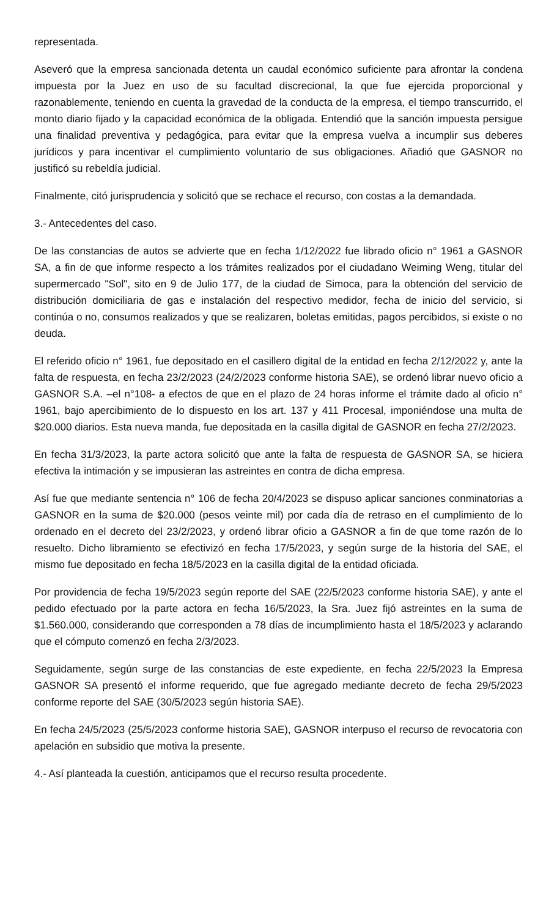representada.
Aseveró que la empresa sancionada detenta un caudal económico suficiente para afrontar la condena impuesta por la Juez en uso de su facultad discrecional, la que fue ejercida proporcional y razonablemente, teniendo en cuenta la gravedad de la conducta de la empresa, el tiempo transcurrido, el monto diario fijado y la capacidad económica de la obligada. Entendió que la sanción impuesta persigue una finalidad preventiva y pedagógica, para evitar que la empresa vuelva a incumplir sus deberes jurídicos y para incentivar el cumplimiento voluntario de sus obligaciones. Añadió que GASNOR no justificó su rebeldía judicial.
Finalmente, citó jurisprudencia y solicitó que se rechace el recurso, con costas a la demandada.
3.- Antecedentes del caso.
De las constancias de autos se advierte que en fecha 1/12/2022 fue librado oficio n° 1961 a GASNOR SA, a fin de que informe respecto a los trámites realizados por el ciudadano Weiming Weng, titular del supermercado "Sol", sito en 9 de Julio 177, de la ciudad de Simoca, para la obtención del servicio de distribución domiciliaria de gas e instalación del respectivo medidor, fecha de inicio del servicio, si continúa o no, consumos realizados y que se realizaren, boletas emitidas, pagos percibidos, si existe o no deuda.
El referido oficio n° 1961, fue depositado en el casillero digital de la entidad en fecha 2/12/2022 y, ante la falta de respuesta, en fecha 23/2/2023 (24/2/2023 conforme historia SAE), se ordenó librar nuevo oficio a GASNOR S.A. –el n°108- a efectos de que en el plazo de 24 horas informe el trámite dado al oficio n° 1961, bajo apercibimiento de lo dispuesto en los art. 137 y 411 Procesal, imponiéndose una multa de $20.000 diarios. Esta nueva manda, fue depositada en la casilla digital de GASNOR en fecha 27/2/2023.
En fecha 31/3/2023, la parte actora solicitó que ante la falta de respuesta de GASNOR SA, se hiciera efectiva la intimación y se impusieran las astreintes en contra de dicha empresa.
Así fue que mediante sentencia n° 106 de fecha 20/4/2023 se dispuso aplicar sanciones conminatorias a GASNOR en la suma de $20.000 (pesos veinte mil) por cada día de retraso en el cumplimiento de lo ordenado en el decreto del 23/2/2023, y ordenó librar oficio a GASNOR a fin de que tome razón de lo resuelto. Dicho libramiento se efectivizó en fecha 17/5/2023, y según surge de la historia del SAE, el mismo fue depositado en fecha 18/5/2023 en la casilla digital de la entidad oficiada.
Por providencia de fecha 19/5/2023 según reporte del SAE (22/5/2023 conforme historia SAE), y ante el pedido efectuado por la parte actora en fecha 16/5/2023, la Sra. Juez fijó astreintes en la suma de $1.560.000, considerando que corresponden a 78 días de incumplimiento hasta el 18/5/2023 y aclarando que el cómputo comenzó en fecha 2/3/2023.
Seguidamente, según surge de las constancias de este expediente, en fecha 22/5/2023 la Empresa GASNOR SA presentó el informe requerido, que fue agregado mediante decreto de fecha 29/5/2023 conforme reporte del SAE (30/5/2023 según historia SAE).
En fecha 24/5/2023 (25/5/2023 conforme historia SAE), GASNOR interpuso el recurso de revocatoria con apelación en subsidio que motiva la presente.
4.- Así planteada la cuestión, anticipamos que el recurso resulta procedente.